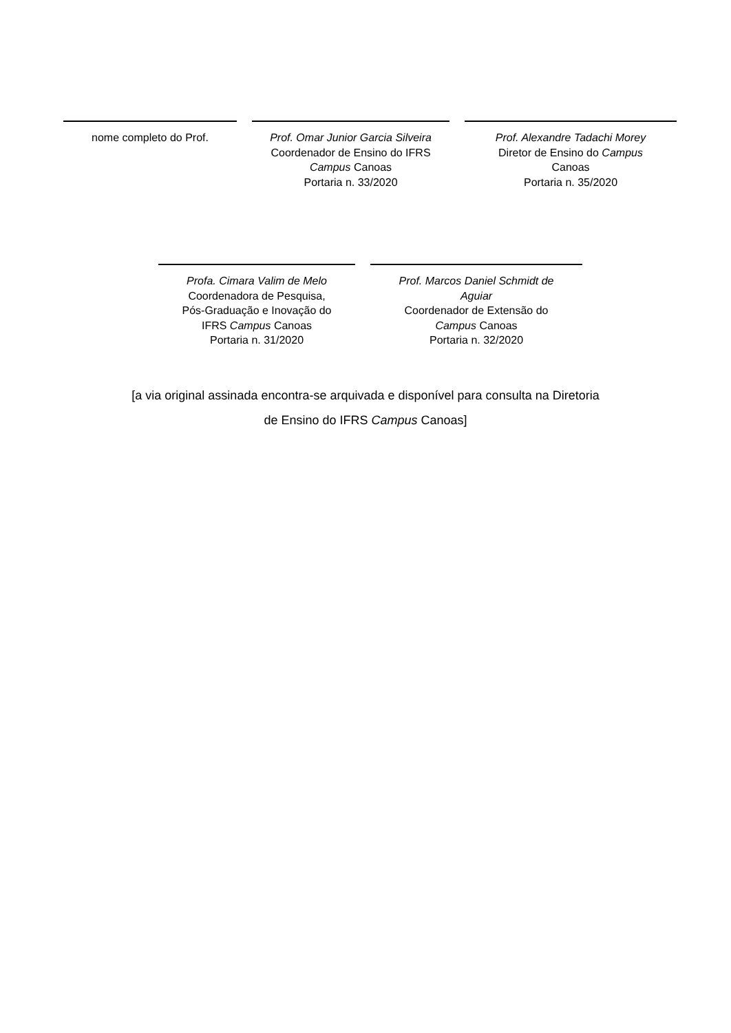nome completo do Prof. Prof. Omar Junior Garcia Silveira
Coordenador de Ensino do IFRS
Campus Canoas
Portaria n. 33/2020
Prof. Alexandre Tadachi Morey
Diretor de Ensino do Campus
Canoas
Portaria n. 35/2020
Profa. Cimara Valim de Melo
Coordenadora de Pesquisa,
Pós-Graduação e Inovação do
IFRS Campus Canoas
Portaria n. 31/2020
Prof. Marcos Daniel Schmidt de
Aguiar
Coordenador de Extensão do
Campus Canoas
Portaria n. 32/2020
[a via original assinada encontra-se arquivada e disponível para consulta na Diretoria
de Ensino do IFRS Campus Canoas]